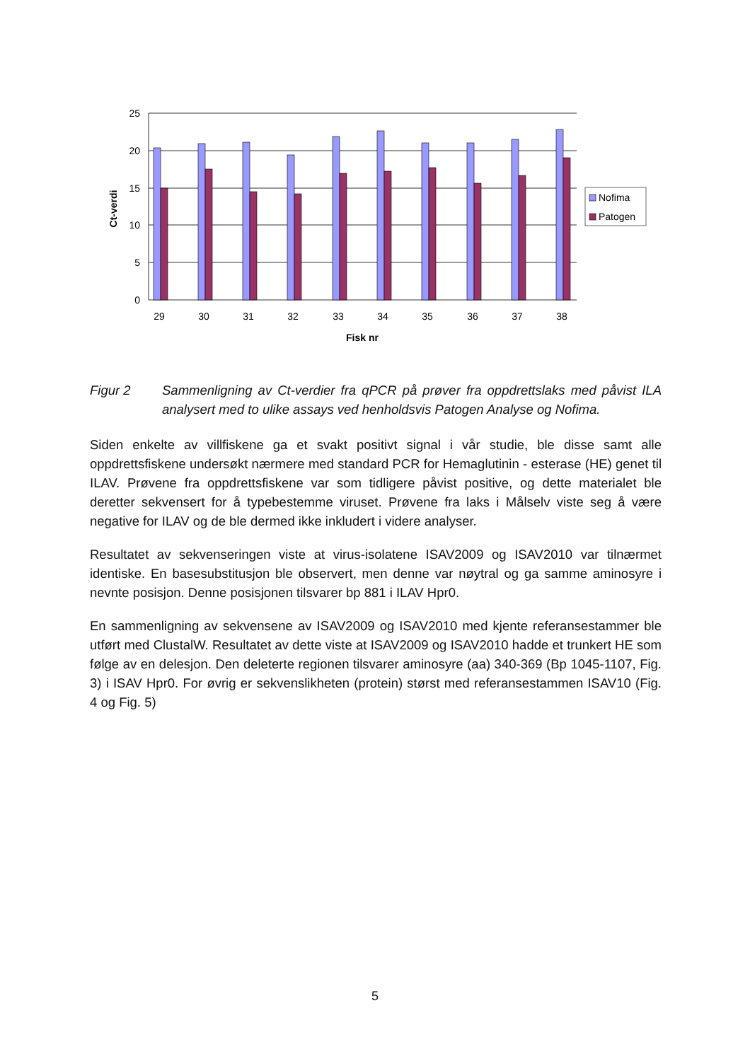25
20
15
10
5
0
29
30
31
32
33
34
35
36
37
38
Fisk nr
Ct-verdi
Nofima
Patogen
Figur 2 Sammenligning av Ct-verdier fra qPCR på prøver fra oppdrettslaks med påvist ILA analysert med to ulike assays ved henholdsvis Patogen Analyse og Nofima.
Siden enkelte av villfiskene ga et svakt positivt signal i vår studie, ble disse samt alle oppdrettsfiskene undersøkt nærmere med standard PCR for Hemaglutinin - esterase (HE) genet til ILAV. Prøvene fra oppdrettsfiskene var som tidligere påvist positive, og dette materialet ble deretter sekvensert for å typebestemme viruset. Prøvene fra laks i Målselv viste seg å være negative for ILAV og de ble dermed ikke inkludert i videre analyser.
Resultatet av sekvenseringen viste at virus-isolatene ISAV2009 og ISAV2010 var tilnærmet identiske. En basesubstitusjon ble observert, men denne var nøytral og ga samme aminosyre i nevnte posisjon. Denne posisjonen tilsvarer bp 881 i ILAV Hpr0.
En sammenligning av sekvensene av ISAV2009 og ISAV2010 med kjente referansestammer ble utført med ClustalW. Resultatet av dette viste at ISAV2009 og ISAV2010 hadde et trunkert HE som følge av en delesjon. Den deleterte regionen tilsvarer aminosyre (aa) 340-369 (Bp 1045-1107, Fig. 3) i ISAV Hpr0. For øvrig er sekvenslikheten (protein) størst med referansestammen ISAV10 (Fig. 4 og Fig. 5)
5